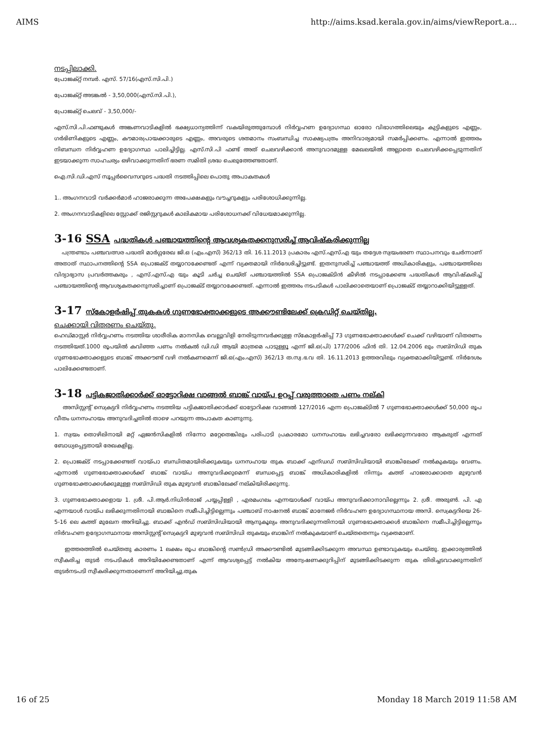AIMS http://aims.ksad.kerala.gov.in/aims/viewReport.a...
നടപ്പിലാക്കി.
പ്രോജക്റ്റ് നമ്പർ. എസ്. 57/16(എസ്.സി.പി.)
പ്രോജക്റ്റ് അടങ്കൽ - 3,50,000(എസ്.സി.പി.),
പ്രോജക്റ്റ് ചെലവ് - 3,50,000/-
എസ്.സി.പി.ഫണ്ടുകൾ അങ്കണവാടികളിൽ ഭക്ഷ്യധാന്യത്തിന്ന് വകയിരുത്തുമ്പോൾ നിർവ്വഹണ ഉദ്യോഗസ്ഥ ഓരോ വിഭാഗത്തിലെയും കുട്ടികളുടെ എണ്ണം, ഗർഭിണികളുടെ എണ്ണം, കൗമാരപ്രായക്കാരുടെ എണ്ണം, അവരുടെ ശതമാനം സംബന്ധിച്ച സാക്ഷ്യപത്രം അനിവാര്യമായി സമർപ്പിക്കണം. എന്നാൽ ഇത്തരം നിബന്ധന നിർവ്വഹണ ഉദ്യോഗസ്ഥ പാലിച്ചിട്ടില്ല. എസ്.സി.പി ഫണ്ട് അത് ചെലവഴിക്കാൻ അനുവാദമുള്ള മേഖലയിൽ അല്ലാതെ ചെലവഴിക്കപ്പെടുന്നതിന് ഇടയാക്കുന്ന സാഹചര്യം ഒഴിവാക്കുന്നതിന് ഭരണ സമിതി ശ്രദ്ധ ചെലുത്തേണ്ടതാണ്.
ഐ.സി.ഡി.എസ് സൂപ്പർവൈസറുടെ പദ്ധതി നടത്തിപ്പിലെ പൊതു അപാകതകൾ
1.. അംഗനവാടി വർക്കർമാർ ഹാജരാക്കുന്ന അപേക്ഷകളും വൗച്ചറുകളും പരിശോധിക്കുന്നില്ല.
2. അംഗനവാടികളിലെ സ്റ്റോക്ക് രജിസ്റ്ററുകൾ കാലികമായ പരിശോധനക്ക് വിധേയമാക്കുന്നില്ല.
3-16 SSA പദ്ധതികൾ പഞ്ചായത്തിന്റെ ആവശ്യകതക്കനുസരിച്ച് ആവിഷ്കരിക്കുന്നില്ല
പന്ത്രണ്ടാം പഞ്ചവത്സര പദ്ധതി മാർഗ്ഗരേഖ ജി.ഒ (എം.എസ്) 362/13 തി. 16.11.2013 പ്രകാരം എസ്.എസ്.എ യും തദ്ദേശ സ്വയംഭരണ സ്ഥാപനവും ചേർന്നാണ് അതാത് സ്ഥാപനത്തിന്റെ SSA പ്രൊജക്ട് തയ്യാറാക്കേണ്ടത് എന്ന് വ്യക്തമായി നിർദേശിച്ചിട്ടുണ്ട്. ഇതനുസരിച്ച് പഞ്ചായത്ത് അധികാരികളും, പഞ്ചായത്തിലെ വിദ്യാഭ്യാസ പ്രവർത്തകരും , എസ്.എസ്.എ യും കൂടി ചർച്ച ചെയ്ത് പഞ്ചായത്തിൽ SSA പ്രൊജക്ടിൻ കീഴിൽ നടപ്പാക്കേണ്ട പദ്ധതികൾ ആവിഷ്കരിച്ച് പഞ്ചായത്തിന്റെ ആവശ്യകതക്കനുസരിച്ചാണ് പ്രൊജക്ട് തയ്യാറാക്കേണ്ടത്. എന്നാൽ ഇത്തരം നടപടികൾ പാലിക്കാതെയാണ് പ്രൊജക്ട് തയ്യാറാക്കിയിട്ടുള്ളത്.
3-17 സ്കോളർഷിപ്പ് തുകകൾ ഗുണഭോക്താക്കളുടെ അക്കൗണ്ടിലേക്ക് ക്രെഡിറ്റ് ചെയ്തില്ല.
ചെക്കായി വിതരണം ചെയ്തു.
ഹെഡ്മാസ്റ്റർ നിർവ്വഹണം നടത്തിയ ശാരീരിക മാനസിക വെല്ലുവിളി നേരിടുന്നവർക്കുള്ള സ്കോളർഷിപ്പ് 73 ഗുണഭോക്താക്കൾക്ക് ചെക്ക് വഴിയാണ് വിതരണം നടത്തിയത്.1000 രൂപയിൽ കവിഞ്ഞ പണം നൽകൽ ഡി.ഡി ആയി മാത്രമെ പാടുള്ളൂ എന്ന് ജി.ഒ(പി) 177/2006 ഫിൻ തി. 12.04.2006 ലും സബ്സിഡി തുക ഗുണഭോക്താക്കളുടെ ബാങ്ക് അക്കൗണ്ട് വഴി നൽകണമെന്ന് ജി.ഒ(എം.എസ്) 362/13 ത.സ്വ.ഭ.വ തി. 16.11.2013 ഉത്തരവിലും വ്യക്തമാക്കിയിട്ടുണ്ട്. നിർദേശം പാലിക്കേണ്ടതാണ്.
3-18 പട്ടികജാതിക്കാർക്ക് ഓട്ടോറിക്ഷ വാങ്ങൽ ബാങ്ക് വായ്പ ഉറപ്പ് വരുത്താതെ പണം നല്കി
അസിസ്റ്റന്റ് സെക്രട്ടറി നിർവ്വഹണം നടത്തിയ പട്ടികജാതിക്കാർക്ക് ഓട്ടോറിക്ഷ വാങ്ങൽ 127/2016 എന്ന പ്രൊജക്ടിൽ 7 ഗുണഭോക്താക്കൾക്ക് 50,000 രൂപ വീതം ധനസഹായം അനുവദിച്ചതിൽ താഴെ പറയുന്ന അപാകത കാണുന്നു.
1. സ്വയം തൊഴിലിനായി മറ്റ് ഏജൻസികളിൽ നിന്നോ മറ്റേതെങ്കിലും പരിപാടി പ്രകാരമോ ധനസഹായം ലഭിച്ചവരോ ലഭിക്കുന്നവരോ ആകരുത് എന്നത് ബോധ്യപ്പെട്ടതായി രേഖകളില്ല.
2. പ്രൊജക്ട് നടപ്പാക്കേണ്ടത് വായ്പാ ബന്ധിതമായിരിക്കുകയും ധനസഹായ തുക ബാക്ക് എന്ഡഡ് സബ്സിഡിയായി ബാങ്കിലേക്ക് നൽകുകയും വേണം. എന്നാൽ ഗുണഭോക്താക്കൾക്ക് ബാങ്ക് വായ്പ അനുവദിക്കുമെന്ന് ബന്ധപ്പെട്ട ബാങ്ക് അധികാരികളിൽ നിന്നും കത്ത് ഹാജരാക്കാതെ മുഴുവൻ ഗുണഭോക്താക്കൾക്കുമുള്ള സബ്സിഡി തുക മുഴുവൻ ബാങ്കിലേക്ക് നല്കിയിരിക്കുന്നു.
3. ഗുണഭോക്താക്കളായ 1. ശ്രീ. പി.ആർ.നിധിൻരാജ് ,പയ്യപ്പിള്ളി , എരമംഗലം എന്നയാൾക്ക് വായ്പ അനുവദിക്കാനാവില്ലെന്നും 2. ശ്രീ. അരുൺ. പി. എ എന്നയാൾ വായ്പ ലഭിക്കുന്നതിനായി ബാങ്കിനെ സമീപിച്ചിട്ടില്ലെന്നും പഞ്ചാബ് നാഷനൽ ബാങ്ക് മാനേജർ നിർവഹണ ഉദ്യോഗസ്ഥനായ അസി. സെക്രട്ടറിയെ 26-5-16 ലെ കത്ത് മുഖേന അറിയിച്ചു. ബാക്ക് എൻഡ് സബ്സിഡിയായി ആനുകൂല്യം അനുവദിക്കുന്നതിനായി ഗുണഭോക്താക്കൾ ബാങ്കിനെ സമീപിച്ചിട്ടില്ലെന്നും നിർവഹണ ഉദ്യോഗസ്ഥനായ അസിസ്റ്റന്റ് സെക്രട്ടറി മുഴുവൻ സബ്സിഡി തുകയും ബാങ്കിന് നൽകുകയാണ് ചെയ്തതെന്നും വ്യക്തമാണ്.
ഇത്തരത്തിൽ ചെയ്തതു കാരണം 1 ലക്ഷം രൂപ ബാങ്കിന്റെ സൺഡ്രി അക്കൗണ്ടിൽ മുടങ്ങിക്കിടക്കുന്ന അവസ്ഥ ഉണ്ടാവുകയും ചെയ്തു. ഇക്കാര്യത്തിൽ സ്വീകരിച്ച തുടർ നടപടികൾ അറിയിക്കേണ്ടതാണ് എന്ന് ആവശ്യപ്പെട്ട് നൽകിയ അന്വേഷണക്കുറിപ്പിന് മുടങ്ങിക്കിടക്കുന്ന തുക തിരിച്ചടവാക്കുന്നതിന് തുടർനടപടി സ്വീകരിക്കുന്നതാണെന്ന് അറിയിച്ചു.തുക
16 of 25 Monday 18 March 2019 11:58 AM